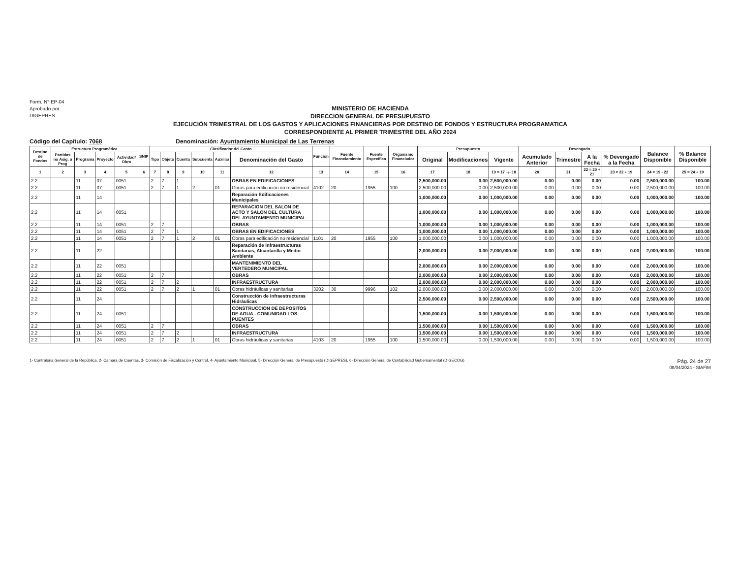Form. N° EP-04
Aprobado por
DIGEPRES
MINISTERIO DE HACIENDA
DIRECCION GENERAL DE PRESUPUESTO
EJECUCIÓN TRIMESTRAL DE LOS GASTOS Y APLICACIONES FINANCIERAS POR DESTINO DE FONDOS Y ESTRUCTURA PROGRAMATICA
CORRESPONDIENTE AL PRIMER TRIMESTRE DEL AÑO 2024
Código del Capítulo: 7068 Denominación: Ayuntamiento Municipal de Las Terrenas
| Destino de Fondos | Estructura Programática | | | | SNIP | Clasificador del Gasto | | | | | | Función | Fuente Financiamiento | Fuente Específica | Organismo Financiador | Presupuesto | | | Devengado | | | | Balance Disponible | % Balance Disponible |
| --- | --- | --- | --- | --- | --- | --- | --- | --- | --- | --- | --- | --- | --- | --- | --- | --- | --- | --- | --- | --- | --- | --- | --- | --- |
| | Partidas no Asig. a Prog | Programa | Proyecto | Actividad/ Obra | | Tipo | Objeto | Cuenta | Subcuenta | Auxiliar | Denominación del Gasto | | | | | Original | Modificaciones | Vigente | Acumulado Anterior | Trimestre | A la Fecha | % Devengado a la Fecha | | |
| 1 | 2 | 3 | 4 | 5 | 6 | 7 | 8 | 9 | 10 | 11 | 12 | 13 | 14 | 15 | 16 | 17 | 18 | 19 = 17 +/- 18 | 20 | 21 | 22 = 20 + 21 | 23 = 22 ÷ 19 | 24 = 19 - 22 | 25 = 24 ÷ 19 |
| 2.2 | | 11 | 07 | 0051 | | 2 | 7 | 1 | | | OBRAS EN EDIFICACIONES | | | | | 2,500,000.00 | 0.00 | 2,500,000.00 | 0.00 | 0.00 | 0.00 | 0.00 | 2,500,000.00 | 100.00 |
| 2.2 | | 11 | 07 | 0051 | | 2 | 7 | 1 | 2 | 01 | Obras para edificación no residencial | 4102 | 20 | 1955 | 100 | 2,500,000.00 | 0.00 | 2,500,000.00 | 0.00 | 0.00 | 0.00 | 0.00 | 2,500,000.00 | 100.00 |
| 2.2 | | 11 | 14 | | | | | | | | Reparación Edificaciones Municipales | | | | | 1,000,000.00 | 0.00 | 1,000,000.00 | 0.00 | 0.00 | 0.00 | 0.00 | 1,000,000.00 | 100.00 |
| 2.2 | | 11 | 14 | 0051 | | | | | | | REPARACION DEL SALON DE ACTO Y SALON DEL CULTURA DEL AYUNTAMIENTO MUNICIPAL | | | | | 1,000,000.00 | 0.00 | 1,000,000.00 | 0.00 | 0.00 | 0.00 | 0.00 | 1,000,000.00 | 100.00 |
| 2.2 | | 11 | 14 | 0051 | | 2 | 7 | | | | OBRAS | | | | | 1,000,000.00 | 0.00 | 1,000,000.00 | 0.00 | 0.00 | 0.00 | 0.00 | 1,000,000.00 | 100.00 |
| 2.2 | | 11 | 14 | 0051 | | 2 | 7 | 1 | | | OBRAS EN EDIFICACIONES | | | | | 1,000,000.00 | 0.00 | 1,000,000.00 | 0.00 | 0.00 | 0.00 | 0.00 | 1,000,000.00 | 100.00 |
| 2.2 | | 11 | 14 | 0051 | | 2 | 7 | 1 | 2 | 01 | Obras para edificación no residencial | 1101 | 20 | 1955 | 100 | 1,000,000.00 | 0.00 | 1,000,000.00 | 0.00 | 0.00 | 0.00 | 0.00 | 1,000,000.00 | 100.00 |
| 2.2 | | 11 | 22 | | | | | | | | Reparación de Infraestructuras Sanitarias, Alcantarilla y Medio Ambiente | | | | | 2,000,000.00 | 0.00 | 2,000,000.00 | 0.00 | 0.00 | 0.00 | 0.00 | 2,000,000.00 | 100.00 |
| 2.2 | | 11 | 22 | 0051 | | | | | | | MANTENIMIENTO DEL VERTEDERO MUNICIPAL | | | | | 2,000,000.00 | 0.00 | 2,000,000.00 | 0.00 | 0.00 | 0.00 | 0.00 | 2,000,000.00 | 100.00 |
| 2.2 | | 11 | 22 | 0051 | | 2 | 7 | | | | OBRAS | | | | | 2,000,000.00 | 0.00 | 2,000,000.00 | 0.00 | 0.00 | 0.00 | 0.00 | 2,000,000.00 | 100.00 |
| 2.2 | | 11 | 22 | 0051 | | 2 | 7 | 2 | | | INFRAESTRUCTURA | | | | | 2,000,000.00 | 0.00 | 2,000,000.00 | 0.00 | 0.00 | 0.00 | 0.00 | 2,000,000.00 | 100.00 |
| 2.2 | | 11 | 22 | 0051 | | 2 | 7 | 2 | 1 | 01 | Obras hidráulicas y sanitarias | 3202 | 30 | 9996 | 102 | 2,000,000.00 | 0.00 | 2,000,000.00 | 0.00 | 0.00 | 0.00 | 0.00 | 2,000,000.00 | 100.00 |
| 2.2 | | 11 | 24 | | | | | | | | Construcción de Infraestructuras Hidráulicas | | | | | 2,500,000.00 | 0.00 | 2,500,000.00 | 0.00 | 0.00 | 0.00 | 0.00 | 2,500,000.00 | 100.00 |
| 2.2 | | 11 | 24 | 0051 | | | | | | | CONSTRUCCION DE DEPOSITOS DE AGUA - COMUNIDAD LOS PUENTES | | | | | 1,500,000.00 | 0.00 | 1,500,000.00 | 0.00 | 0.00 | 0.00 | 0.00 | 1,500,000.00 | 100.00 |
| 2.2 | | 11 | 24 | 0051 | | 2 | 7 | | | | OBRAS | | | | | 1,500,000.00 | 0.00 | 1,500,000.00 | 0.00 | 0.00 | 0.00 | 0.00 | 1,500,000.00 | 100.00 |
| 2.2 | | 11 | 24 | 0051 | | 2 | 7 | 2 | | | INFRAESTRUCTURA | | | | | 1,500,000.00 | 0.00 | 1,500,000.00 | 0.00 | 0.00 | 0.00 | 0.00 | 1,500,000.00 | 100.00 |
| 2.2 | | 11 | 24 | 0051 | | 2 | 7 | 2 | 1 | 01 | Obras hidráulicas y sanitarias | 4103 | 20 | 1955 | 100 | 1,500,000.00 | 0.00 | 1,500,000.00 | 0.00 | 0.00 | 0.00 | 0.00 | 1,500,000.00 | 100.00 |
1- Contraloria General de la República, 2- Camara de Cuentas, 3- Comisión de Fiscalización y Control, 4- Ayuntamiento Municipal, 5- Dirección General de Presupuesto (DIGEPRES), 6- Dirección General de Contabilidad Gubernamental (DIGECOG) Pág. 24 de 27
08/04/2024 - SIAFIM